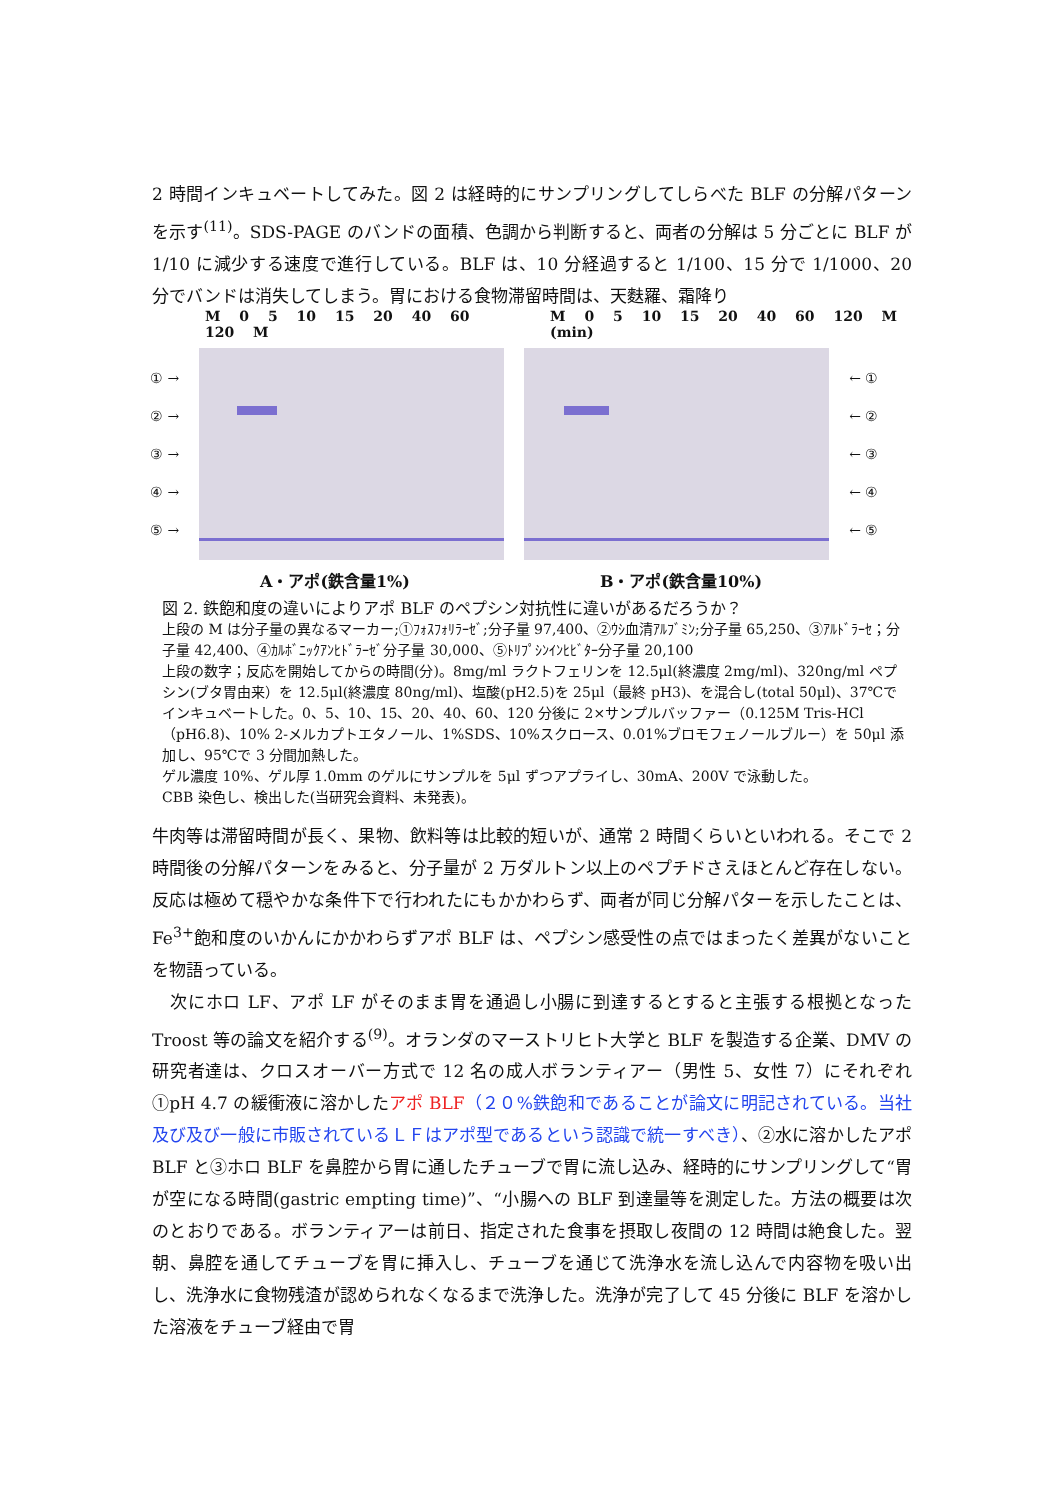2 時間インキュベートしてみた。図 2 は経時的にサンプリングしてしらべた BLF の分解パターンを示す<sup>(11)</sup>。SDS-PAGE のバンドの面積、色調から判断すると、両者の分解は 5 分ごとに BLF が 1/10 に減少する速度で進行している。BLF は、10 分経過すると 1/100、15 分で 1/1000、20 分でバンドは消失してしまう。胃における食物滞留時間は、天麩羅、霜降り
M 0 5 10 15 20 40 60 120 M M 0 5 10 15 20 40 60 120 M (min)
① →
② →
③ →
④ →
⑤ →
← ①
← ②
← ③
← ④
← ⑤
A・アポ(鉄含量1%) B・アポ(鉄含量10%)
図 2. 鉄飽和度の違いによりアポ BLF のペプシン対抗性に違いがあるだろうか？
上段の M は分子量の異なるマーカー;①ﾌｫｽﾌｫﾘﾗｰｾﾞ;分子量 97,400、②ｳｼ血清ｱﾙﾌﾞﾐﾝ;分子量 65,250、③ｱﾙﾄﾞﾗｰｾ；分子量 42,400、④ｶﾙﾎﾞﾆｯｸｱﾝﾋﾄﾞﾗｰｾﾞ分子量 30,000、⑤ﾄﾘﾌﾟｼﾝｲﾝﾋﾋﾞﾀｰ分子量 20,100
上段の数字；反応を開始してからの時間(分)。8mg/ml ラクトフェリンを 12.5μl(終濃度 2mg/ml)、320ng/ml ペプシン(ブタ胃由来）を 12.5μl(終濃度 80ng/ml)、塩酸(pH2.5)を 25μl（最終 pH3)、を混合し(total 50μl)、37℃でインキュベートした。0、5、10、15、20、40、60、120 分後に 2×サンプルバッファー（0.125M Tris-HCl（pH6.8)、10% 2-メルカプトエタノール、1%SDS、10%スクロース、0.01%ブロモフェノールブルー）を 50μl 添加し、95℃で 3 分間加熱した。
ゲル濃度 10%、ゲル厚 1.0mm のゲルにサンプルを 5μl ずつアプライし、30mA、200V で泳動した。
CBB 染色し、検出した(当研究会資料、未発表)。
牛肉等は滞留時間が長く、果物、飲料等は比較的短いが、通常 2 時間くらいといわれる。そこで 2 時間後の分解パターンをみると、分子量が 2 万ダルトン以上のペプチドさえほとんど存在しない。反応は極めて穏やかな条件下で行われたにもかかわらず、両者が同じ分解パターを示したことは、Fe<sup>3+</sup>飽和度のいかんにかかわらずアポ BLF は、ペプシン感受性の点ではまったく差異がないことを物語っている。
　次にホロ LF、アポ LF がそのまま胃を通過し小腸に到達するとすると主張する根拠となった Troost 等の論文を紹介する<sup>(9)</sup>。オランダのマーストリヒト大学と BLF を製造する企業、DMV の研究者達は、クロスオーバー方式で 12 名の成人ボランティアー（男性 5、女性 7）にそれぞれ①pH 4.7 の緩衝液に溶かしたアポ BLF（２０%鉄飽和であることが論文に明記されている。当社及び及び一般に市販されているＬＦはアポ型であるという認識で統一すべき）、②水に溶かしたアポ BLF と③ホロ BLF を鼻腔から胃に通したチューブで胃に流し込み、経時的にサンプリングして“胃が空になる時間(gastric empting time)”、“小腸への BLF 到達量等を測定した。方法の概要は次のとおりである。ボランティアーは前日、指定された食事を摂取し夜間の 12 時間は絶食した。翌朝、鼻腔を通してチューブを胃に挿入し、チューブを通じて洗浄水を流し込んで内容物を吸い出し、洗浄水に食物残渣が認められなくなるまで洗浄した。洗浄が完了して 45 分後に BLF を溶かした溶液をチューブ経由で胃